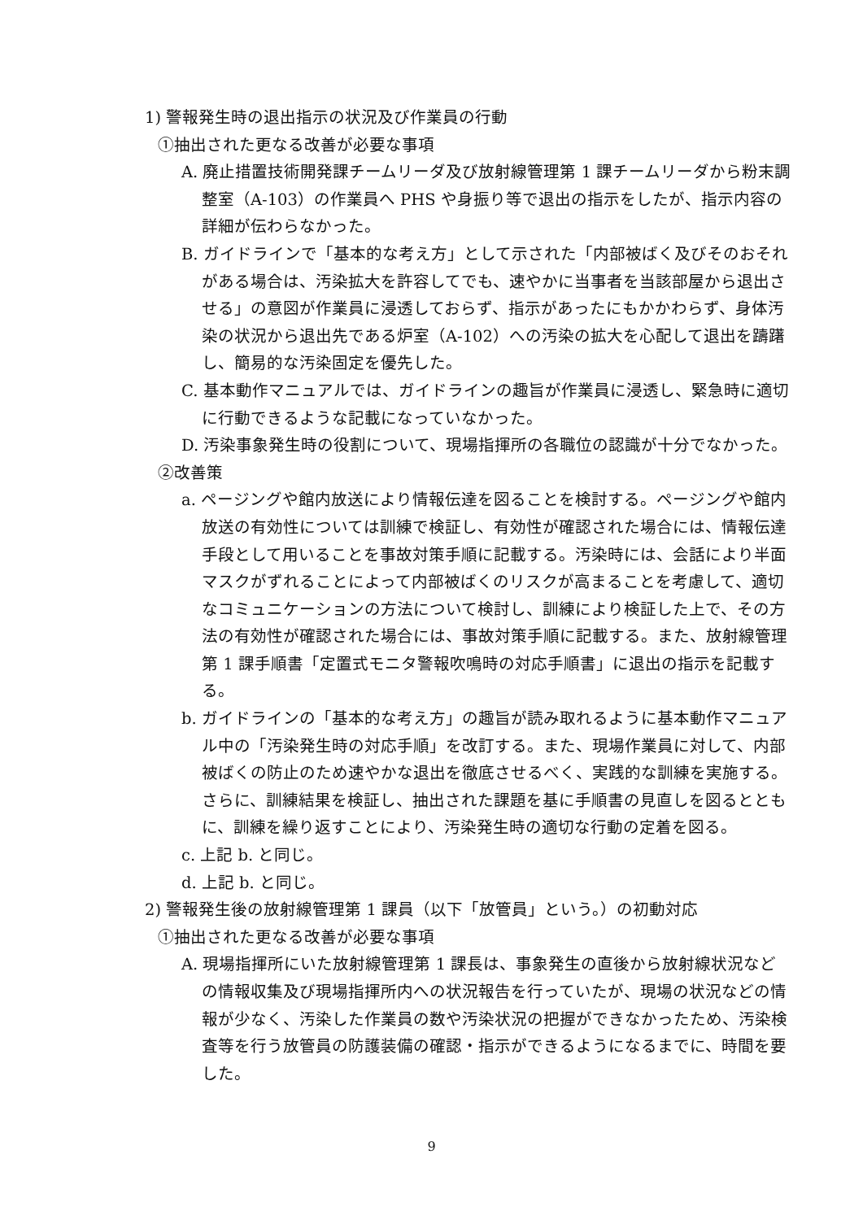1) 警報発生時の退出指示の状況及び作業員の行動
①抽出された更なる改善が必要な事項
A. 廃止措置技術開発課チームリーダ及び放射線管理第 1 課チームリーダから粉末調整室（A-103）の作業員へ PHS や身振り等で退出の指示をしたが、指示内容の詳細が伝わらなかった。
B. ガイドラインで「基本的な考え方」として示された「内部被ばく及びそのおそれがある場合は、汚染拡大を許容してでも、速やかに当事者を当該部屋から退出させる」の意図が作業員に浸透しておらず、指示があったにもかかわらず、身体汚染の状況から退出先である炉室（A-102）への汚染の拡大を心配して退出を躊躇し、簡易的な汚染固定を優先した。
C. 基本動作マニュアルでは、ガイドラインの趣旨が作業員に浸透し、緊急時に適切に行動できるような記載になっていなかった。
D. 汚染事象発生時の役割について、現場指揮所の各職位の認識が十分でなかった。
②改善策
a. ページングや館内放送により情報伝達を図ることを検討する。ページングや館内放送の有効性については訓練で検証し、有効性が確認された場合には、情報伝達手段として用いることを事故対策手順に記載する。汚染時には、会話により半面マスクがずれることによって内部被ばくのリスクが高まることを考慮して、適切なコミュニケーションの方法について検討し、訓練により検証した上で、その方法の有効性が確認された場合には、事故対策手順に記載する。また、放射線管理第 1 課手順書「定置式モニタ警報吹鳴時の対応手順書」に退出の指示を記載する。
b. ガイドラインの「基本的な考え方」の趣旨が読み取れるように基本動作マニュアル中の「汚染発生時の対応手順」を改訂する。また、現場作業員に対して、内部被ばくの防止のため速やかな退出を徹底させるべく、実践的な訓練を実施する。さらに、訓練結果を検証し、抽出された課題を基に手順書の見直しを図るとともに、訓練を繰り返すことにより、汚染発生時の適切な行動の定着を図る。
c. 上記 b. と同じ。
d. 上記 b. と同じ。
2) 警報発生後の放射線管理第 1 課員（以下「放管員」という。）の初動対応
①抽出された更なる改善が必要な事項
A. 現場指揮所にいた放射線管理第 1 課長は、事象発生の直後から放射線状況などの情報収集及び現場指揮所内への状況報告を行っていたが、現場の状況などの情報が少なく、汚染した作業員の数や汚染状況の把握ができなかったため、汚染検査等を行う放管員の防護装備の確認・指示ができるようになるまでに、時間を要した。
9